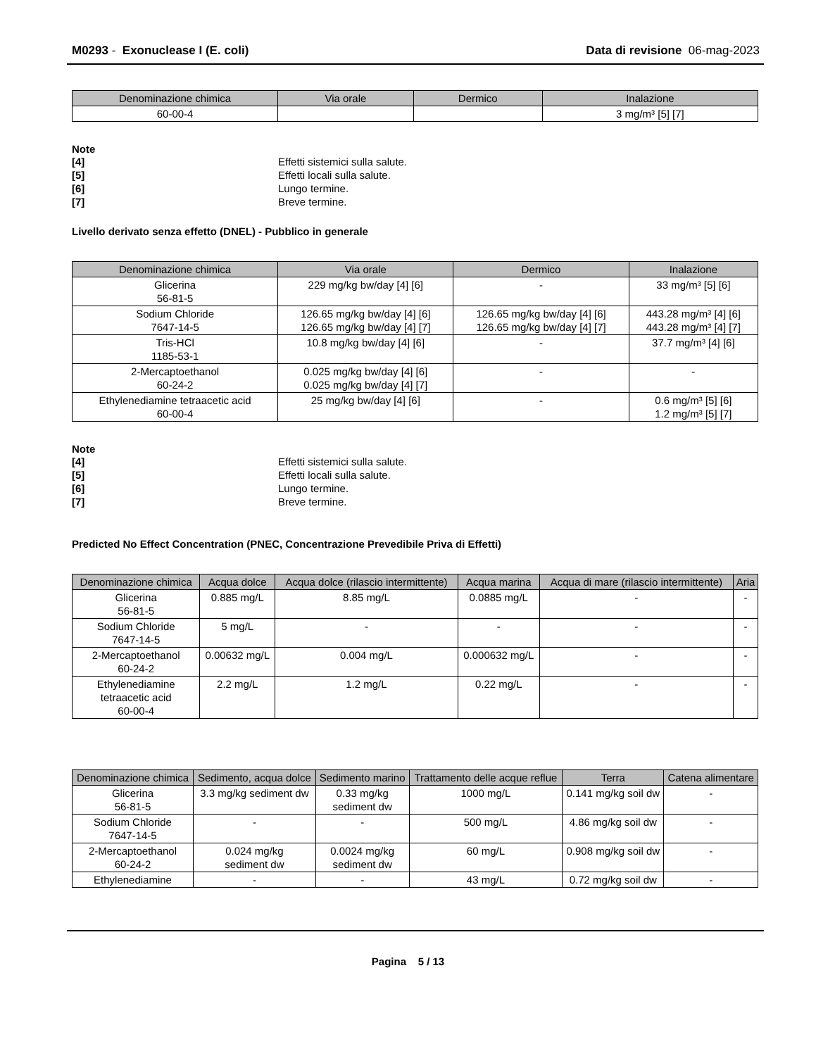M0293 - Exonuclease I (E. coli)
Data di revisione 06-mag-2023
| Denominazione chimica | Via orale | Dermico | Inalazione |
| --- | --- | --- | --- |
| 60-00-4 | | | 3 mg/m³ [5] [7] |
Note
[4] Effetti sistemici sulla salute. [5] Effetti locali sulla salute. [6] Lungo termine. [7] Breve termine.
Livello derivato senza effetto (DNEL) - Pubblico in generale
| Denominazione chimica | Via orale | Dermico | Inalazione |
| --- | --- | --- | --- |
| Glicerina 56-81-5 | 229 mg/kg bw/day [4] [6] | - | 33 mg/m³ [5] [6] |
| Sodium Chloride 7647-14-5 | 126.65 mg/kg bw/day [4] [6] 126.65 mg/kg bw/day [4] [7] | 126.65 mg/kg bw/day [4] [6] 126.65 mg/kg bw/day [4] [7] | 443.28 mg/m³ [4] [6] 443.28 mg/m³ [4] [7] |
| Tris-HCl 1185-53-1 | 10.8 mg/kg bw/day [4] [6] | - | 37.7 mg/m³ [4] [6] |
| 2-Mercaptoethanol 60-24-2 | 0.025 mg/kg bw/day [4] [6] 0.025 mg/kg bw/day [4] [7] | - | - |
| Ethylenediamine tetraacetic acid 60-00-4 | 25 mg/kg bw/day [4] [6] | - | 0.6 mg/m³ [5] [6] 1.2 mg/m³ [5] [7] |
Note
[4] Effetti sistemici sulla salute. [5] Effetti locali sulla salute. [6] Lungo termine. [7] Breve termine.
Predicted No Effect Concentration (PNEC, Concentrazione Prevedibile Priva di Effetti)
| Denominazione chimica | Acqua dolce | Acqua dolce (rilascio intermittente) | Acqua marina | Acqua di mare (rilascio intermittente) | Aria |
| --- | --- | --- | --- | --- | --- |
| Glicerina 56-81-5 | 0.885 mg/L | 8.85 mg/L | 0.0885 mg/L | - | - |
| Sodium Chloride 7647-14-5 | 5 mg/L | - | - | - | - |
| 2-Mercaptoethanol 60-24-2 | 0.00632 mg/L | 0.004 mg/L | 0.000632 mg/L | - | - |
| Ethylenediamine tetraacetic acid 60-00-4 | 2.2 mg/L | 1.2 mg/L | 0.22 mg/L | - | - |
| Denominazione chimica | Sedimento, acqua dolce | Sedimento marino | Trattamento delle acque reflue | Terra | Catena alimentare |
| --- | --- | --- | --- | --- | --- |
| Glicerina 56-81-5 | 3.3 mg/kg sediment dw | 0.33 mg/kg sediment dw | 1000 mg/L | 0.141 mg/kg soil dw | - |
| Sodium Chloride 7647-14-5 | - | - | 500 mg/L | 4.86 mg/kg soil dw | - |
| 2-Mercaptoethanol 60-24-2 | 0.024 mg/kg sediment dw | 0.0024 mg/kg sediment dw | 60 mg/L | 0.908 mg/kg soil dw | - |
| Ethylenediamine | - | - | 43 mg/L | 0.72 mg/kg soil dw | - |
Pagina 5 / 13